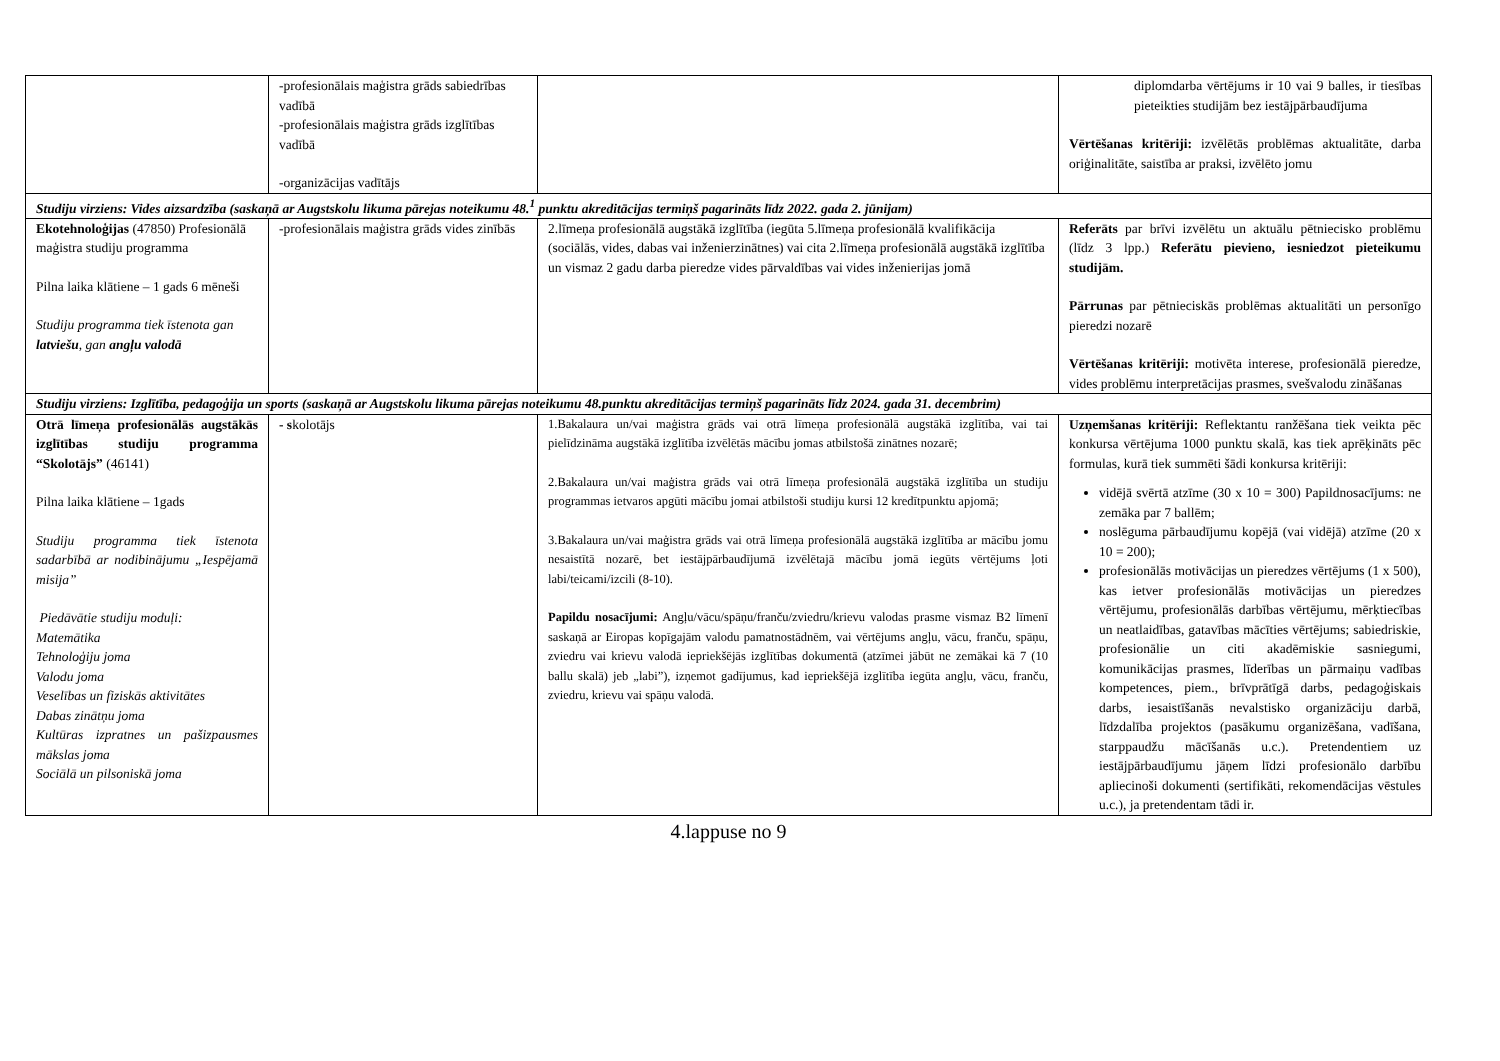| | -profesionālais maģistra grāds sabiedrības vadībā -profesionālais maģistra grāds izglītības vadībā -organizācijas vadītājs | | diplomdarba vērtējums ir 10 vai 9 balles, ir tiesības pieteikties studijām bez iestājpārbaudījuma Vērtēšanas kritēriji: izvēlētās problēmas aktualitāte, darba oriģinalitāte, saistība ar praksi, izvēlēto jomu |
| Studiju virziens: Vides aizsardzība (saskaņā ar Augstskolu likuma pārejas noteikumu 48.<sup>1</sup> punktu akreditācijas termiņš pagarināts līdz 2022. gada 2. jūnijam) | | | |
| Ekotehnoloģijas (47850) Profesionālā maģistra studiju programma Pilna laika klātiene – 1 gads 6 mēneši Studiju programma tiek īstenota gan latviešu , gan angļu valodā | -profesionālais maģistra grāds vides zinībās | 2.līmeņa profesionālā augstākā izglītība (iegūta 5.līmeņa profesionālā kvalifikācija (sociālās, vides, dabas vai inženierzinātnes) vai cita 2.līmeņa profesionālā augstākā izglītība un vismaz 2 gadu darba pieredze vides pārvaldības vai vides inženierijas jomā | Referāts par brīvi izvēlētu un aktuālu pētniecisko problēmu (līdz 3 lpp.) Referātu pievieno, iesniedzot pieteikumu studijām. Pārrunas par pētnieciskās problēmas aktualitāti un personīgo pieredzi nozarē Vērtēšanas kritēriji: motivēta interese, profesionālā pieredze, vides problēmu interpretācijas prasmes, svešvalodu zināšanas |
| Studiju virziens: Izglītība, pedagoģija un sports (saskaņā ar Augstskolu likuma pārejas noteikumu 48.punktu akreditācijas termiņš pagarināts līdz 2024. gada 31. decembrim) | | | |
| Otrā līmeņa profesionālās augstākās izglītības studiju programma “Skolotājs” (46141) Pilna laika klātiene – 1gads Studiju programma tiek īstenota sadarbībā ar nodibinājumu „Iespējamā misija” Piedāvātie studiju moduļi: Matemātika Tehnoloģiju joma Valodu joma Veselības un fiziskās aktivitātes Dabas zinātņu joma Kultūras izpratnes un pašizpausmes mākslas joma Sociālā un pilsoniskā joma | - s kolotājs | 1.Bakalaura un/vai maģistra grāds vai otrā līmeņa profesionālā augstākā izglītība, vai tai pielīdzināma augstākā izglītība izvēlētās mācību jomas atbilstošā zinātnes nozarē; 2.Bakalaura un/vai maģistra grāds vai otrā līmeņa profesionālā augstākā izglītība un studiju programmas ietvaros apgūti mācību jomai atbilstoši studiju kursi 12 kredītpunktu apjomā; 3.Bakalaura un/vai maģistra grāds vai otrā līmeņa profesionālā augstākā izglītība ar mācību jomu nesaistītā nozarē, bet iestājpārbaudījumā izvēlētajā mācību jomā iegūts vērtējums ļoti labi/teicami/izcili (8-10). Papildu nosacījumi: Angļu/vācu/spāņu/franču/zviedru/krievu valodas prasme vismaz B2 līmenī saskaņā ar Eiropas kopīgajām valodu pamatnostādnēm, vai vērtējums angļu, vācu, franču, spāņu, zviedru vai krievu valodā iepriekšējās izglītības dokumentā (atzīmei jābūt ne zemākai kā 7 (10 ballu skalā) jeb „labi”), izņemot gadījumus, kad iepriekšējā izglītība iegūta angļu, vācu, franču, zviedru, krievu vai spāņu valodā. | Uzņemšanas kritēriji: Reflektantu ranžēšana tiek veikta pēc konkursa vērtējuma 1000 punktu skalā, kas tiek aprēķināts pēc formulas, kurā tiek summēti šādi konkursa kritēriji: vidējā svērtā atzīme (30 x 10 = 300) Papildnosacījums: ne zemāka par 7 ballēm; noslēguma pārbaudījumu kopējā (vai vidējā) atzīme (20 x 10 = 200); profesionālās motivācijas un pieredzes vērtējums (1 x 500), kas ietver profesionālās motivācijas un pieredzes vērtējumu, profesionālās darbības vērtējumu, mērķtiecības un neatlaidības, gatavības mācīties vērtējums; sabiedriskie, profesionālie un citi akadēmiskie sasniegumi, komunikācijas prasmes, līderības un pārmaiņu vadības kompetences, piem., brīvprātīgā darbs, pedagoģiskais darbs, iesaistīšanās nevalstisko organizāciju darbā, līdzdalība projektos (pasākumu organizēšana, vadīšana, starppaudžu mācīšanās u.c.). Pretendentiem uz iestājpārbaudījumu jāņem līdzi profesionālo darbību apliecinoši dokumenti (sertifikāti, rekomendācijas vēstules u.c.), ja pretendentam tādi ir. |
4.lappuse no 9